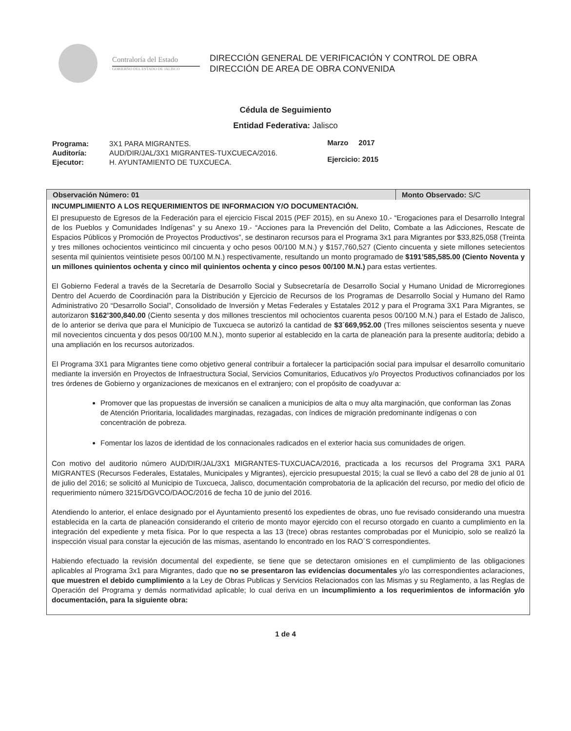Contraloría del Estado
GOBIERNO DEL ESTADO DE JALISCO
DIRECCIÓN GENERAL DE VERIFICACIÓN Y CONTROL DE OBRA
DIRECCIÓN DE AREA DE OBRA CONVENIDA
Cédula de Seguimiento
Entidad Federativa: Jalisco
| Programa: | 3X1 PARA MIGRANTES. |
| Auditoría: | AUD/DIR/JAL/3X1 MIGRANTES-TUXCUECA/2016. |
| Ejecutor: | H. AYUNTAMIENTO DE TUXCUECA. |
Marzo 2017
Ejercicio: 2015
Observación Número: 01 Monto Observado: S/C
INCUMPLIMIENTO A LOS REQUERIMIENTOS DE INFORMACION Y/O DOCUMENTACIÓN.
El presupuesto de Egresos de la Federación para el ejercicio Fiscal 2015 (PEF 2015), en su Anexo 10.- “Erogaciones para el Desarrollo Integral de los Pueblos y Comunidades Indígenas” y su Anexo 19.- “Acciones para la Prevención del Delito, Combate a las Adicciones, Rescate de Espacios Públicos y Promoción de Proyectos Productivos”, se destinaron recursos para el Programa 3x1 para Migrantes por $33,825,058 (Treinta y tres millones ochocientos veinticinco mil cincuenta y ocho pesos 00/100 M.N.) y $157,760,527 (Ciento cincuenta y siete millones setecientos sesenta mil quinientos veintisiete pesos 00/100 M.N.) respectivamente, resultando un monto programado de $191’585,585.00 (Ciento Noventa y un millones quinientos ochenta y cinco mil quinientos ochenta y cinco pesos 00/100 M.N.) para estas vertientes.
El Gobierno Federal a través de la Secretaría de Desarrollo Social y Subsecretaría de Desarrollo Social y Humano Unidad de Microrregiones Dentro del Acuerdo de Coordinación para la Distribución y Ejercicio de Recursos de los Programas de Desarrollo Social y Humano del Ramo Administrativo 20 “Desarrollo Social”, Consolidado de Inversión y Metas Federales y Estatales 2012 y para el Programa 3X1 Para Migrantes, se autorizaron $162’300,840.00 (Ciento sesenta y dos millones trescientos mil ochocientos cuarenta pesos 00/100 M.N.) para el Estado de Jalisco, de lo anterior se deriva que para el Municipio de Tuxcueca se autorizó la cantidad de $3´669,952.00 (Tres millones seiscientos sesenta y nueve mil novecientos cincuenta y dos pesos 00/100 M.N.), monto superior al establecido en la carta de planeación para la presente auditoría; debido a una ampliación en los recursos autorizados.
El Programa 3X1 para Migrantes tiene como objetivo general contribuir a fortalecer la participación social para impulsar el desarrollo comunitario mediante la inversión en Proyectos de Infraestructura Social, Servicios Comunitarios, Educativos y/o Proyectos Productivos cofinanciados por los tres órdenes de Gobierno y organizaciones de mexicanos en el extranjero; con el propósito de coadyuvar a:
Promover que las propuestas de inversión se canalicen a municipios de alta o muy alta marginación, que conforman las Zonas de Atención Prioritaria, localidades marginadas, rezagadas, con índices de migración predominante indígenas o con concentración de pobreza.
Fomentar los lazos de identidad de los connacionales radicados en el exterior hacia sus comunidades de origen.
Con motivo del auditorio número AUD/DIR/JAL/3X1 MIGRANTES-TUXCUACA/2016, practicada a los recursos del Programa 3X1 PARA MIGRANTES (Recursos Federales, Estatales, Municipales y Migrantes), ejercicio presupuestal 2015; la cual se llevó a cabo del 28 de junio al 01 de julio del 2016; se solicitó al Municipio de Tuxcueca, Jalisco, documentación comprobatoria de la aplicación del recurso, por medio del oficio de requerimiento número 3215/DGVCO/DAOC/2016 de fecha 10 de junio del 2016.
Atendiendo lo anterior, el enlace designado por el Ayuntamiento presentó los expedientes de obras, uno fue revisado considerando una muestra establecida en la carta de planeación considerando el criterio de monto mayor ejercido con el recurso otorgado en cuanto a cumplimiento en la integración del expediente y meta física. Por lo que respecta a las 13 (trece) obras restantes comprobadas por el Municipio, solo se realizó la inspección visual para constar la ejecución de las mismas, asentando lo encontrado en los RAO´S correspondientes.
Habiendo efectuado la revisión documental del expediente, se tiene que se detectaron omisiones en el cumplimiento de las obligaciones aplicables al Programa 3x1 para Migrantes, dado que no se presentaron las evidencias documentales y/o las correspondientes aclaraciones, que muestren el debido cumplimiento a la Ley de Obras Publicas y Servicios Relacionados con las Mismas y su Reglamento, a las Reglas de Operación del Programa y demás normatividad aplicable; lo cual deriva en un incumplimiento a los requerimientos de información y/o documentación, para la siguiente obra:
1 de 4